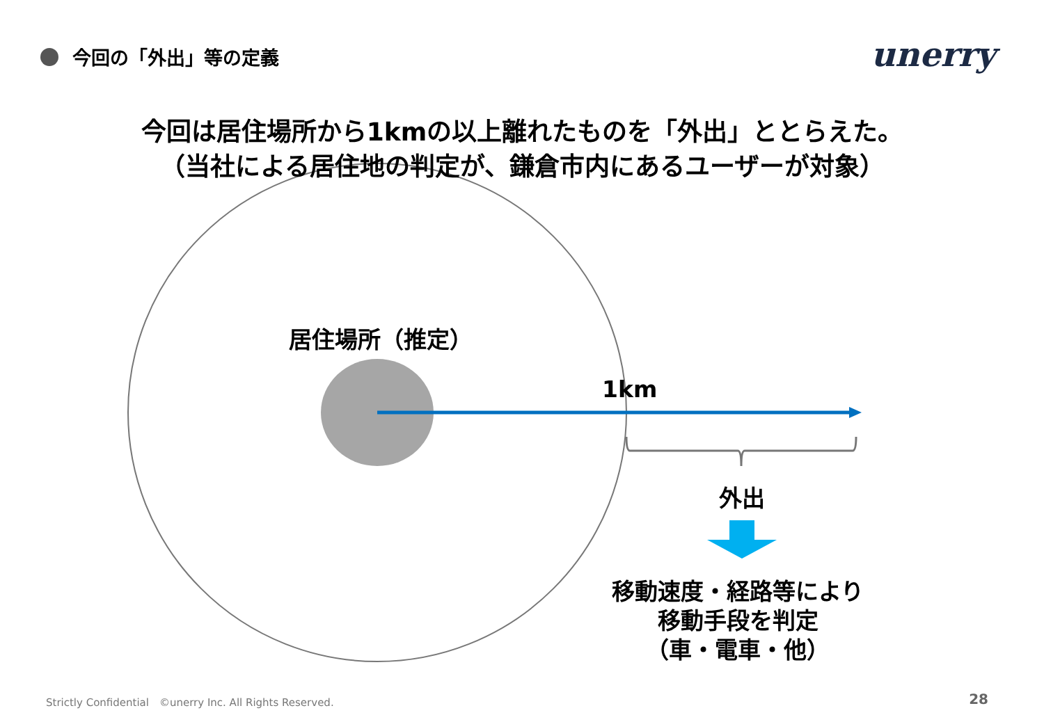今回の「外出」等の定義 unerry
今回は居住場所から1kmの以上離れたものを「外出」ととらえた。
（当社による居住地の判定が、鎌倉市内にあるユーザーが対象）
居住場所（推定）
1km
外出
移動速度・経路等により
移動手段を判定
（車・電車・他）
Strictly Confidential　©unerry Inc. All Rights Reserved.
28